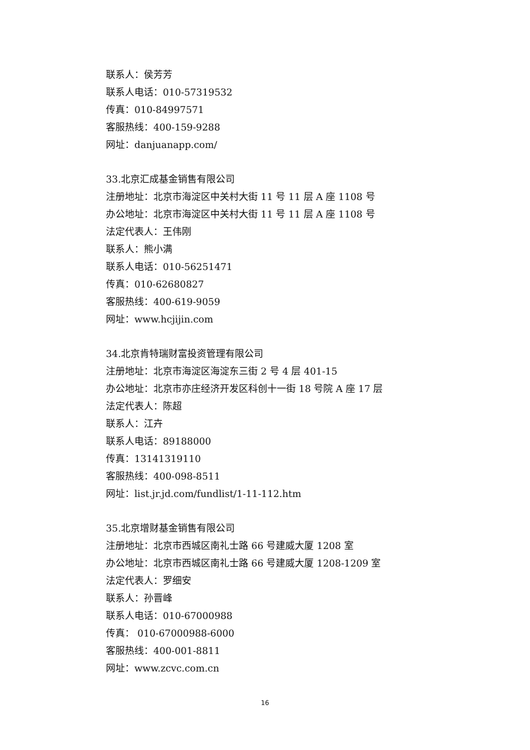联系人：侯芳芳
联系人电话：010-57319532
传真：010-84997571
客服热线：400-159-9288
网址：danjuanapp.com/
33.北京汇成基金销售有限公司
注册地址：北京市海淀区中关村大街 11 号 11 层 A 座 1108 号
办公地址：北京市海淀区中关村大街 11 号 11 层 A 座 1108 号
法定代表人：王伟刚
联系人：熊小满
联系人电话：010-56251471
传真：010-62680827
客服热线：400-619-9059
网址：www.hcjijin.com
34.北京肯特瑞财富投资管理有限公司
注册地址：北京市海淀区海淀东三街 2 号 4 层 401-15
办公地址：北京市亦庄经济开发区科创十一街 18 号院 A 座 17 层
法定代表人：陈超
联系人：江卉
联系人电话：89188000
传真：13141319110
客服热线：400-098-8511
网址：list.jr.jd.com/fundlist/1-11-112.htm
35.北京增财基金销售有限公司
注册地址：北京市西城区南礼士路 66 号建威大厦 1208 室
办公地址：北京市西城区南礼士路 66 号建威大厦 1208-1209 室
法定代表人：罗细安
联系人：孙晋峰
联系人电话：010-67000988
传真： 010-67000988-6000
客服热线：400-001-8811
网址：www.zcvc.com.cn
16